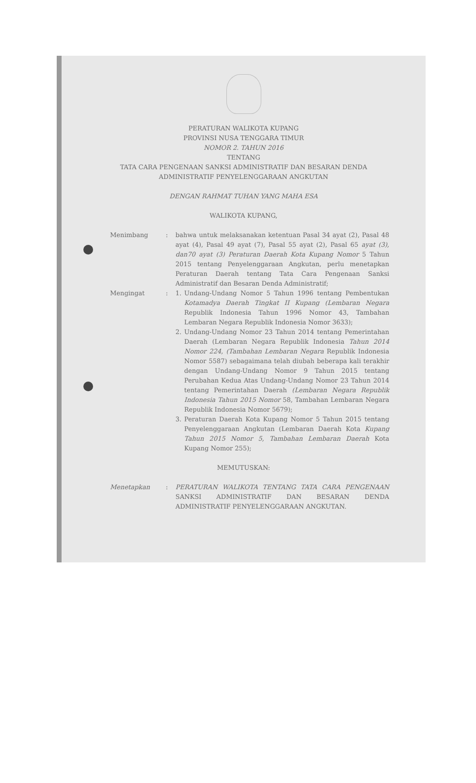PERATURAN WALIKOTA KUPANG
PROVINSI NUSA TENGGARA TIMUR
NOMOR 2. TAHUN 2016
TENTANG
TATA CARA PENGENAAN SANKSI ADMINISTRATIF DAN BESARAN DENDA
ADMINISTRATIF PENYELENGGARAAN ANGKUTAN
DENGAN RAHMAT TUHAN YANG MAHA ESA
WALIKOTA KUPANG,
Menimbang : bahwa untuk melaksanakan ketentuan Pasal 34 ayat (2), Pasal 48 ayat (4), Pasal 49 ayat (7), Pasal 55 ayat (2), Pasal 65 ayat (3), dan70 ayat (3) Peraturan Daerah Kota Kupang Nomor 5 Tahun 2015 tentang Penyelenggaraan Angkutan, perlu menetapkan Peraturan Daerah tentang Tata Cara Pengenaan Sanksi Administratif dan Besaran Denda Administratif;
Mengingat : 1. Undang-Undang Nomor 5 Tahun 1996 tentang Pembentukan Kotamadya Daerah Tingkat II Kupang (Lembaran Negara Republik Indonesia Tahun 1996 Nomor 43, Tambahan Lembaran Negara Republik Indonesia Nomor 3633);
2. Undang-Undang Nomor 23 Tahun 2014 tentang Pemerintahan Daerah (Lembaran Negara Republik Indonesia Tahun 2014 Nomor 224, (Tambahan Lembaran Negara Republik Indonesia Nomor 5587) sebagaimana telah diubah beberapa kali terakhir dengan Undang-Undang Nomor 9 Tahun 2015 tentang Perubahan Kedua Atas Undang-Undang Nomor 23 Tahun 2014 tentang Pemerintahan Daerah (Lembaran Negara Republik Indonesia Tahun 2015 Nomor 58, Tambahan Lembaran Negara Republik Indonesia Nomor 5679);
3. Peraturan Daerah Kota Kupang Nomor 5 Tahun 2015 tentang Penyelenggaraan Angkutan (Lembaran Daerah Kota Kupang Tahun 2015 Nomor 5, Tambahan Lembaran Daerah Kota Kupang Nomor 255);
MEMUTUSKAN:
Menetapkan : PERATURAN WALIKOTA TENTANG TATA CARA PENGENAAN SANKSI ADMINISTRATIF DAN BESARAN DENDA ADMINISTRATIF PENYELENGGARAAN ANGKUTAN.